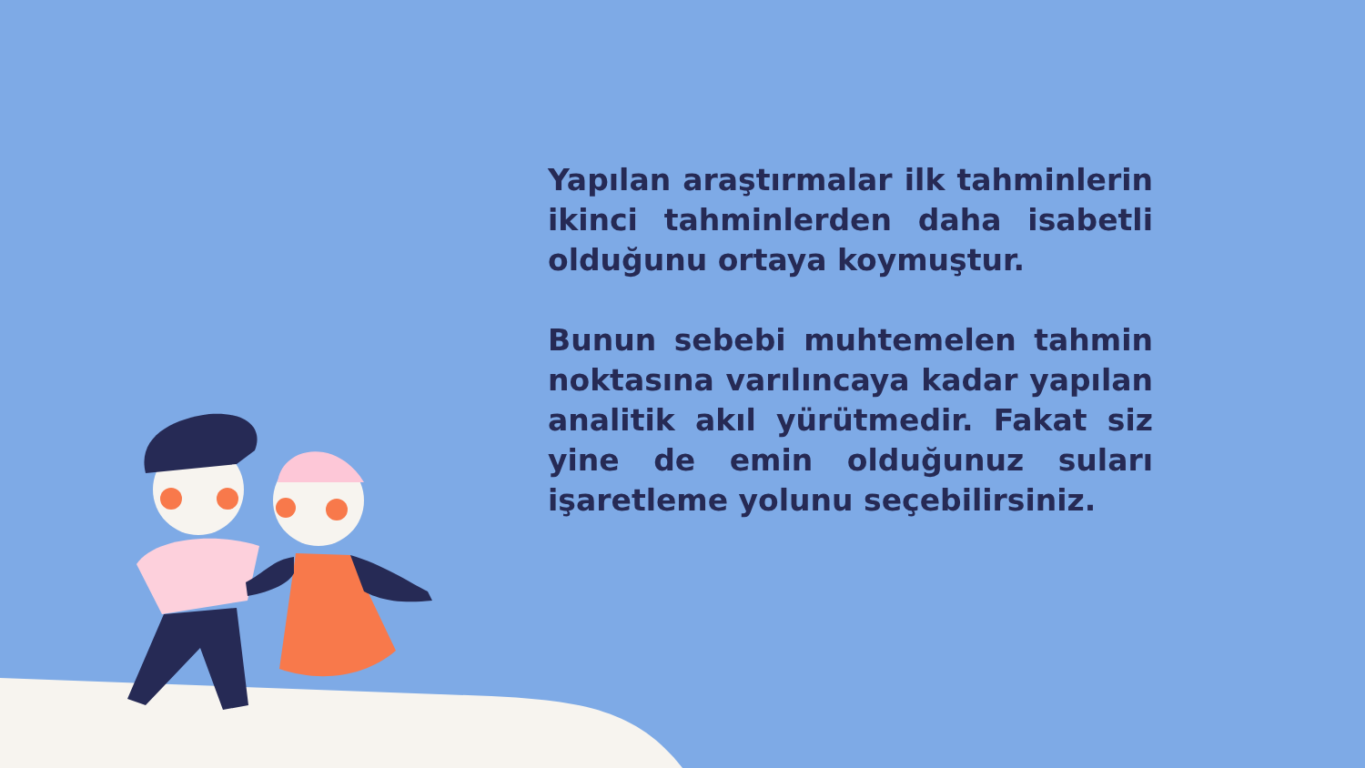Yapılan araştırmalar ilk tahminlerin ikinci tahminlerden daha isabetli olduğunu ortaya koymuştur.
Bunun sebebi muhtemelen tahmin noktasına varılıncaya kadar yapılan analitik akıl yürütmedir. Fakat siz yine de emin olduğunuz suları işaretleme yolunu seçebilirsiniz.